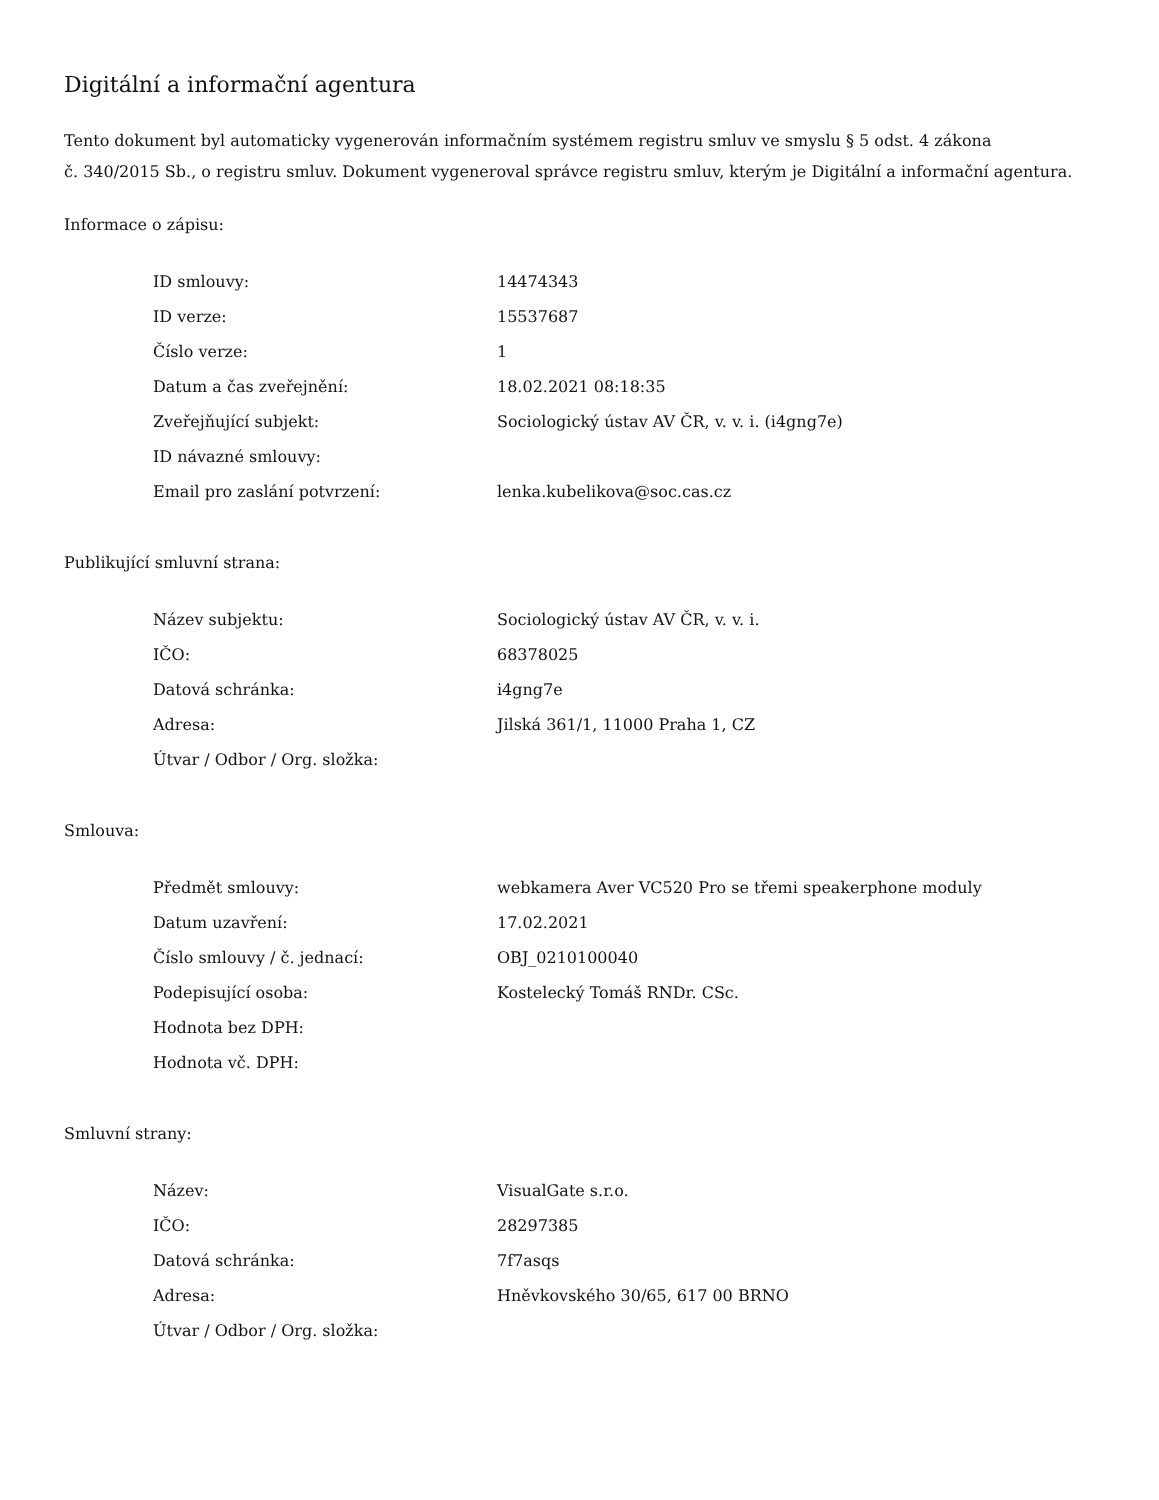Digitální a informační agentura
Tento dokument byl automaticky vygenerován informačním systémem registru smluv ve smyslu § 5 odst. 4 zákona
č. 340/2015 Sb., o registru smluv. Dokument vygeneroval správce registru smluv, kterým je Digitální a informační agentura.
Informace o zápisu:
| ID smlouvy: | 14474343 |
| ID verze: | 15537687 |
| Číslo verze: | 1 |
| Datum a čas zveřejnění: | 18.02.2021 08:18:35 |
| Zveřejňující subjekt: | Sociologický ústav AV ČR, v. v. i. (i4gng7e) |
| ID návazné smlouvy: | |
| Email pro zaslání potvrzení: | lenka.kubelikova@soc.cas.cz |
Publikující smluvní strana:
| Název subjektu: | Sociologický ústav AV ČR, v. v. i. |
| IČO: | 68378025 |
| Datová schránka: | i4gng7e |
| Adresa: | Jilská 361/1, 11000 Praha 1, CZ |
| Útvar / Odbor / Org. složka: | |
Smlouva:
| Předmět smlouvy: | webkamera Aver VC520 Pro se třemi speakerphone moduly |
| Datum uzavření: | 17.02.2021 |
| Číslo smlouvy / č. jednací: | OBJ_0210100040 |
| Podepisující osoba: | Kostelecký Tomáš RNDr. CSc. |
| Hodnota bez DPH: | |
| Hodnota vč. DPH: | |
Smluvní strany:
| Název: | VisualGate s.r.o. |
| IČO: | 28297385 |
| Datová schránka: | 7f7asqs |
| Adresa: | Hněvkovského 30/65, 617 00 BRNO |
| Útvar / Odbor / Org. složka: | |